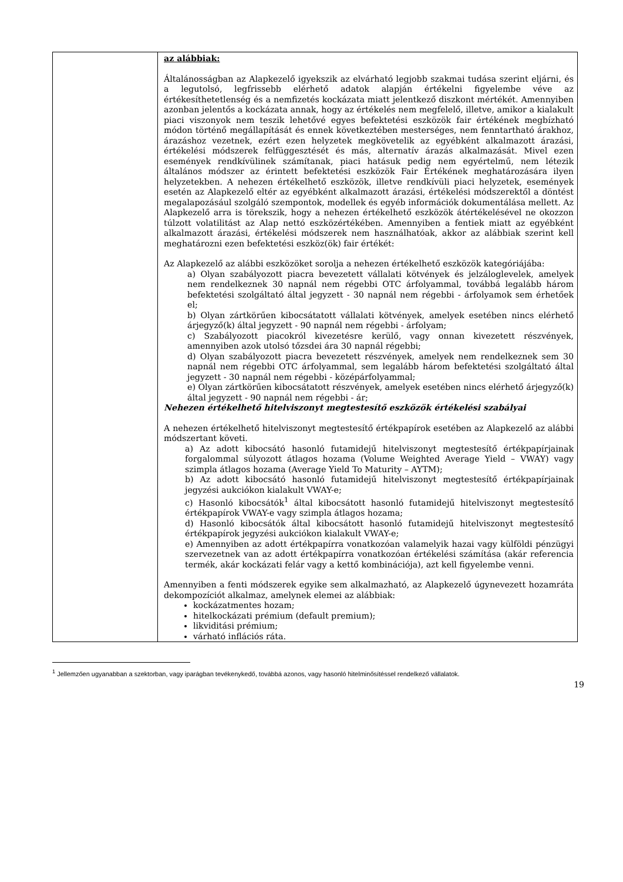| | az alábbiak: Általánosságban az Alapkezelő igyekszik az elvárható legjobb szakmai tudása szerint eljárni, és a legutolsó, legfrissebb elérhető adatok alapján értékelni figyelembe véve az értékesíthetetlenség és a nemfizetés kockázata miatt jelentkező diszkont mértékét. Amennyiben azonban jelentős a kockázata annak, hogy az értékelés nem megfelelő, illetve, amikor a kialakult piaci viszonyok nem teszik lehetővé egyes befektetési eszközök fair értékének megbízható módon történő megállapítását és ennek következtében mesterséges, nem fenntartható árakhoz, árazáshoz vezetnek, ezért ezen helyzetek megkövetelik az egyébként alkalmazott árazási, értékelési módszerek felfüggesztését és más, alternatív árazás alkalmazását. Mivel ezen események rendkívülinek számítanak, piaci hatásuk pedig nem egyértelmű, nem létezik általános módszer az érintett befektetési eszközök Fair Értékének meghatározására ilyen helyzetekben. A nehezen értékelhető eszközök, illetve rendkívüli piaci helyzetek, események esetén az Alapkezelő eltér az egyébként alkalmazott árazási, értékelési módszerektől a döntést megalapozásául szolgáló szempontok, modellek és egyéb információk dokumentálása mellett. Az Alapkezelő arra is törekszik, hogy a nehezen értékelhető eszközök átértékelésével ne okozzon túlzott volatilitást az Alap nettó eszközértékében. Amennyiben a fentiek miatt az egyébként alkalmazott árazási, értékelési módszerek nem használhatóak, akkor az alábbiak szerint kell meghatározni ezen befektetési eszköz(ök) fair értékét: Az Alapkezelő az alábbi eszközöket sorolja a nehezen értékelhető eszközök kategóriájába: a) Olyan szabályozott piacra bevezetett vállalati kötvények és jelzáloglevelek, amelyek nem rendelkeznek 30 napnál nem régebbi OTC árfolyammal, továbbá legalább három befektetési szolgáltató által jegyzett - 30 napnál nem régebbi - árfolyamok sem érhetőek el; b) Olyan zártkörűen kibocsátatott vállalati kötvények, amelyek esetében nincs elérhető árjegyző(k) által jegyzett - 90 napnál nem régebbi - árfolyam; c) Szabályozott piacokról kivezetésre kerülő, vagy onnan kivezetett részvények, amennyiben azok utolsó tőzsdei ára 30 napnál régebbi; d) Olyan szabályozott piacra bevezetett részvények, amelyek nem rendelkeznek sem 30 napnál nem régebbi OTC árfolyammal, sem legalább három befektetési szolgáltató által jegyzett - 30 napnál nem régebbi - középárfolyammal; e) Olyan zártkörűen kibocsátatott részvények, amelyek esetében nincs elérhető árjegyző(k) által jegyzett - 90 napnál nem régebbi - ár; Nehezen értékelhető hitelviszonyt megtestesítő eszközök értékelési szabályai A nehezen értékelhető hitelviszonyt megtestesítő értékpapírok esetében az Alapkezelő az alábbi módszertant követi. a) Az adott kibocsátó hasonló futamidejű hitelviszonyt megtestesítő értékpapírjainak forgalommal súlyozott átlagos hozama (Volume Weighted Average Yield – VWAY) vagy szimpla átlagos hozama (Average Yield To Maturity – AYTM); b) Az adott kibocsátó hasonló futamidejű hitelviszonyt megtestesítő értékpapírjainak jegyzési aukciókon kialakult VWAY-e; c) Hasonló kibocsátók<sup>1</sup> által kibocsátott hasonló futamidejű hitelviszonyt megtestesítő értékpapírok VWAY-e vagy szimpla átlagos hozama; d) Hasonló kibocsátók által kibocsátott hasonló futamidejű hitelviszonyt megtestesítő értékpapírok jegyzési aukciókon kialakult VWAY-e; e) Amennyiben az adott értékpapírra vonatkozóan valamelyik hazai vagy külföldi pénzügyi szervezetnek van az adott értékpapírra vonatkozóan értékelési számítása (akár referencia termék, akár kockázati felár vagy a kettő kombinációja), azt kell figyelembe venni. Amennyiben a fenti módszerek egyike sem alkalmazható, az Alapkezelő úgynevezett hozamráta dekompozíciót alkalmaz, amelynek elemei az alábbiak: kockázatmentes hozam; hitelkockázati prémium (default premium); likviditási prémium; várható inflációs ráta. |
<sup>1</sup> Jellemzően ugyanabban a szektorban, vagy iparágban tevékenykedő, továbbá azonos, vagy hasonló hitelminősítéssel rendelkező vállalatok.
19